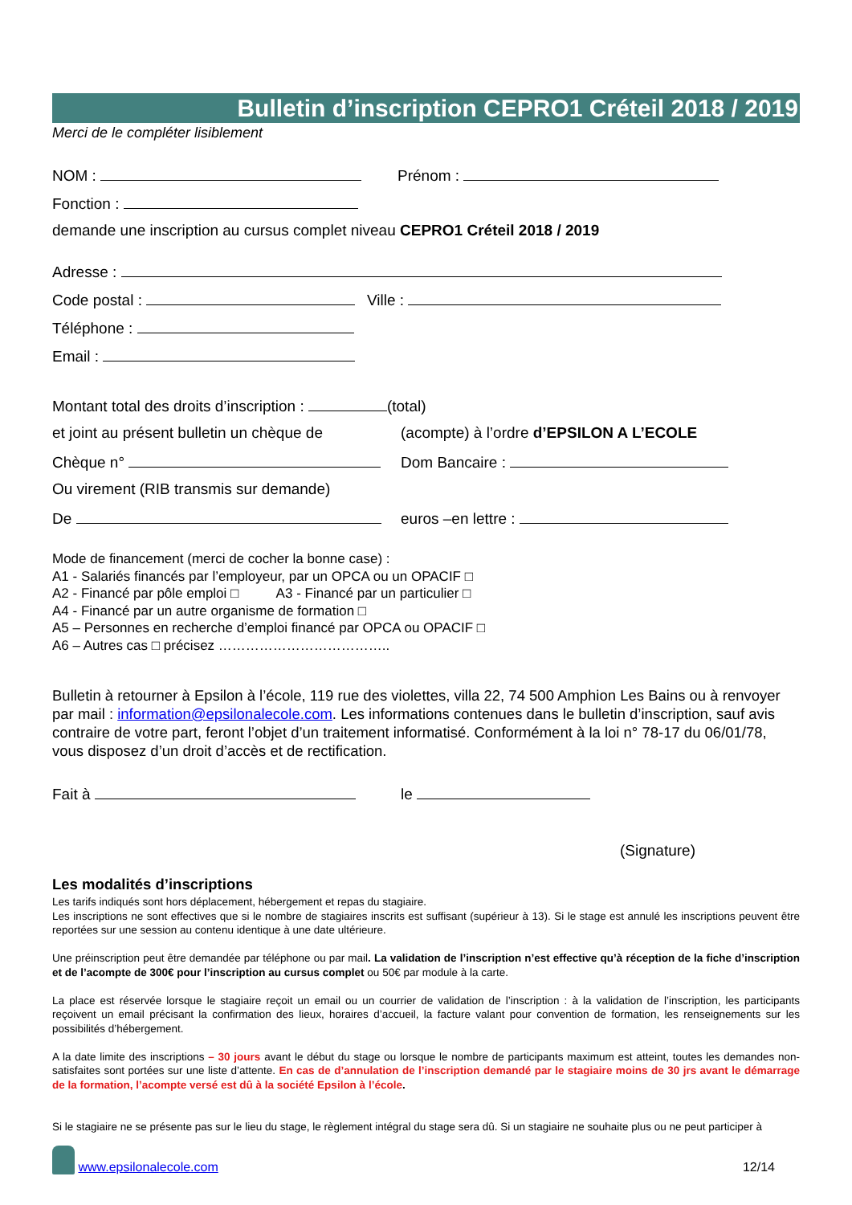Bulletin d’inscription CEPRO1 Créteil 2018 / 2019
Merci de le compléter lisiblement
NOM : Prénom :
Fonction :
demande une inscription au cursus complet niveau CEPRO1 Créteil 2018 / 2019
Adresse :
Code postal : Ville :
Téléphone :
Email :
Montant total des droits d’inscription : (total)
et joint au présent bulletin un chèque de
(acompte) à l’ordre d’EPSILON A L’ECOLE
Chèque n° Dom Bancaire :
Ou virement (RIB transmis sur demande)
De euros –en lettre :
Mode de financement (merci de cocher la bonne case) :
A1 - Salariés financés par l’employeur, par un OPCA ou un OPACIF □
A2 - Financé par pôle emploi □ A3 - Financé par un particulier □
A4 - Financé par un autre organisme de formation □
A5 – Personnes en recherche d’emploi financé par OPCA ou OPACIF □
A6 – Autres cas □ précisez ………………………………..
Bulletin à retourner à Epsilon à l’école, 119 rue des violettes, villa 22, 74 500 Amphion Les Bains ou à renvoyer par mail : information@epsilonalecole.com. Les informations contenues dans le bulletin d’inscription, sauf avis contraire de votre part, feront l’objet d’un traitement informatisé. Conformément à la loi n° 78-17 du 06/01/78, vous disposez d’un droit d’accès et de rectification.
Fait à le
(Signature)
Les modalités d’inscriptions
Les tarifs indiqués sont hors déplacement, hébergement et repas du stagiaire.
Les inscriptions ne sont effectives que si le nombre de stagiaires inscrits est suffisant (supérieur à 13). Si le stage est annulé les inscriptions peuvent être reportées sur une session au contenu identique à une date ultérieure.
Une préinscription peut être demandée par téléphone ou par mail. La validation de l’inscription n’est effective qu’à réception de la fiche d’inscription et de l’acompte de 300€ pour l’inscription au cursus complet ou 50€ par module à la carte.
La place est réservée lorsque le stagiaire reçoit un email ou un courrier de validation de l’inscription : à la validation de l’inscription, les participants reçoivent un email précisant la confirmation des lieux, horaires d’accueil, la facture valant pour convention de formation, les renseignements sur les possibilités d’hébergement.
A la date limite des inscriptions – 30 jours avant le début du stage ou lorsque le nombre de participants maximum est atteint, toutes les demandes non-satisfaites sont portées sur une liste d’attente. En cas de d’annulation de l’inscription demandé par le stagiaire moins de 30 jrs avant le démarrage de la formation, l’acompte versé est dû à la société Epsilon à l’école.
Si le stagiaire ne se présente pas sur le lieu du stage, le règlement intégral du stage sera dû. Si un stagiaire ne souhaite plus ou ne peut participer à
www.epsilonalecole.com
12/14